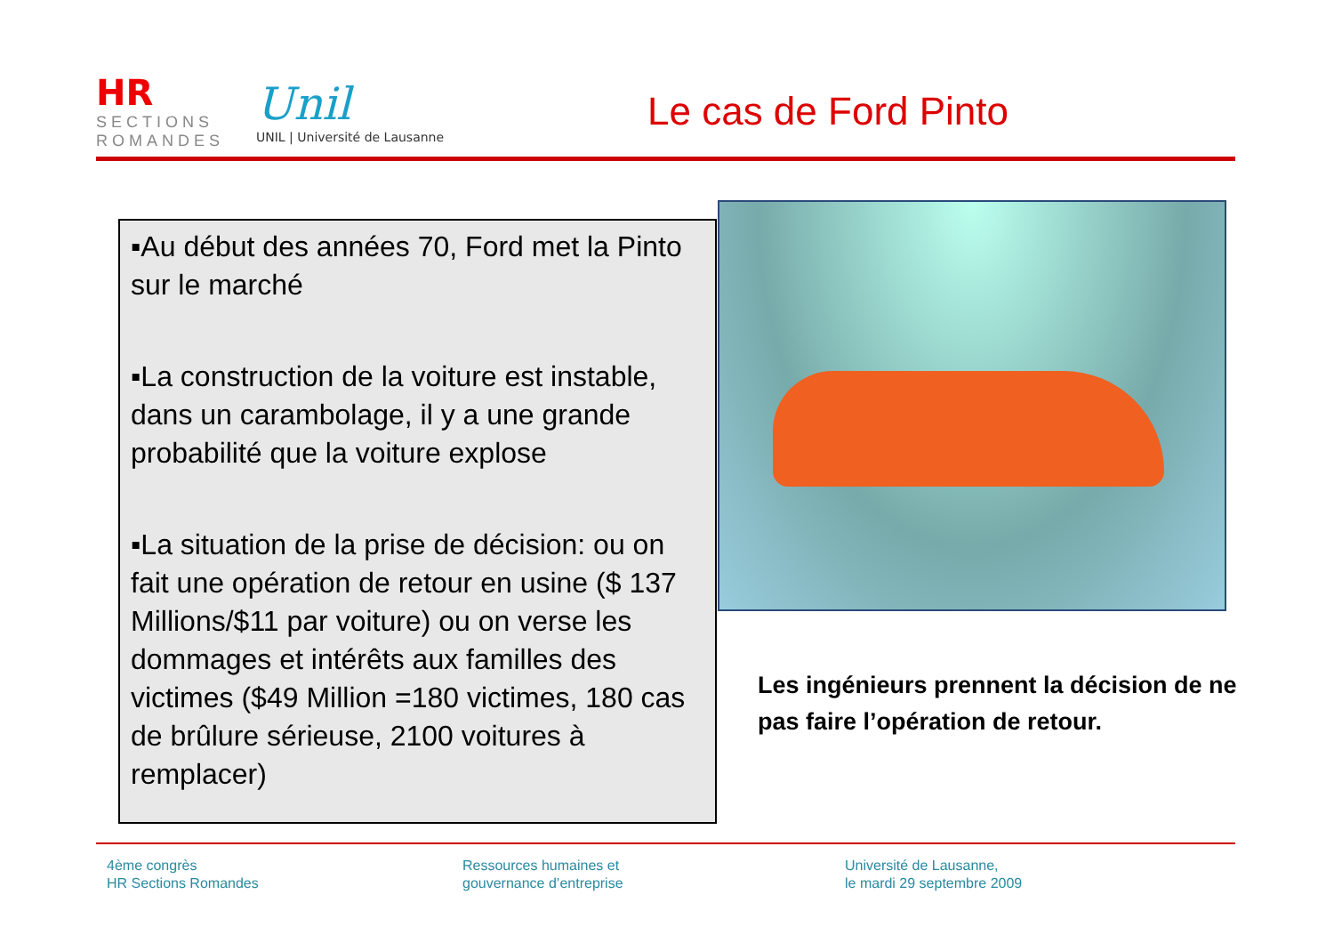HR
SECTIONS ROMANDES
Unil
UNIL | Université de Lausanne
Le cas de Ford Pinto
▪Au début des années 70, Ford met la Pinto sur le marché
▪La construction de la voiture est instable, dans un carambolage, il y a une grande probabilité que la voiture explose
▪La situation de la prise de décision: ou on fait une opération de retour en usine ($ 137 Millions/$11 par voiture) ou on verse les dommages et intérêts aux familles des victimes ($49 Million =180 victimes, 180 cas de brûlure sérieuse, 2100 voitures à remplacer)
Les ingénieurs prennent la décision de ne pas faire l’opération de retour.
4ème congrès
HR Sections Romandes
Ressources humaines et
gouvernance d’entreprise
Université de Lausanne,
le mardi 29 septembre 2009